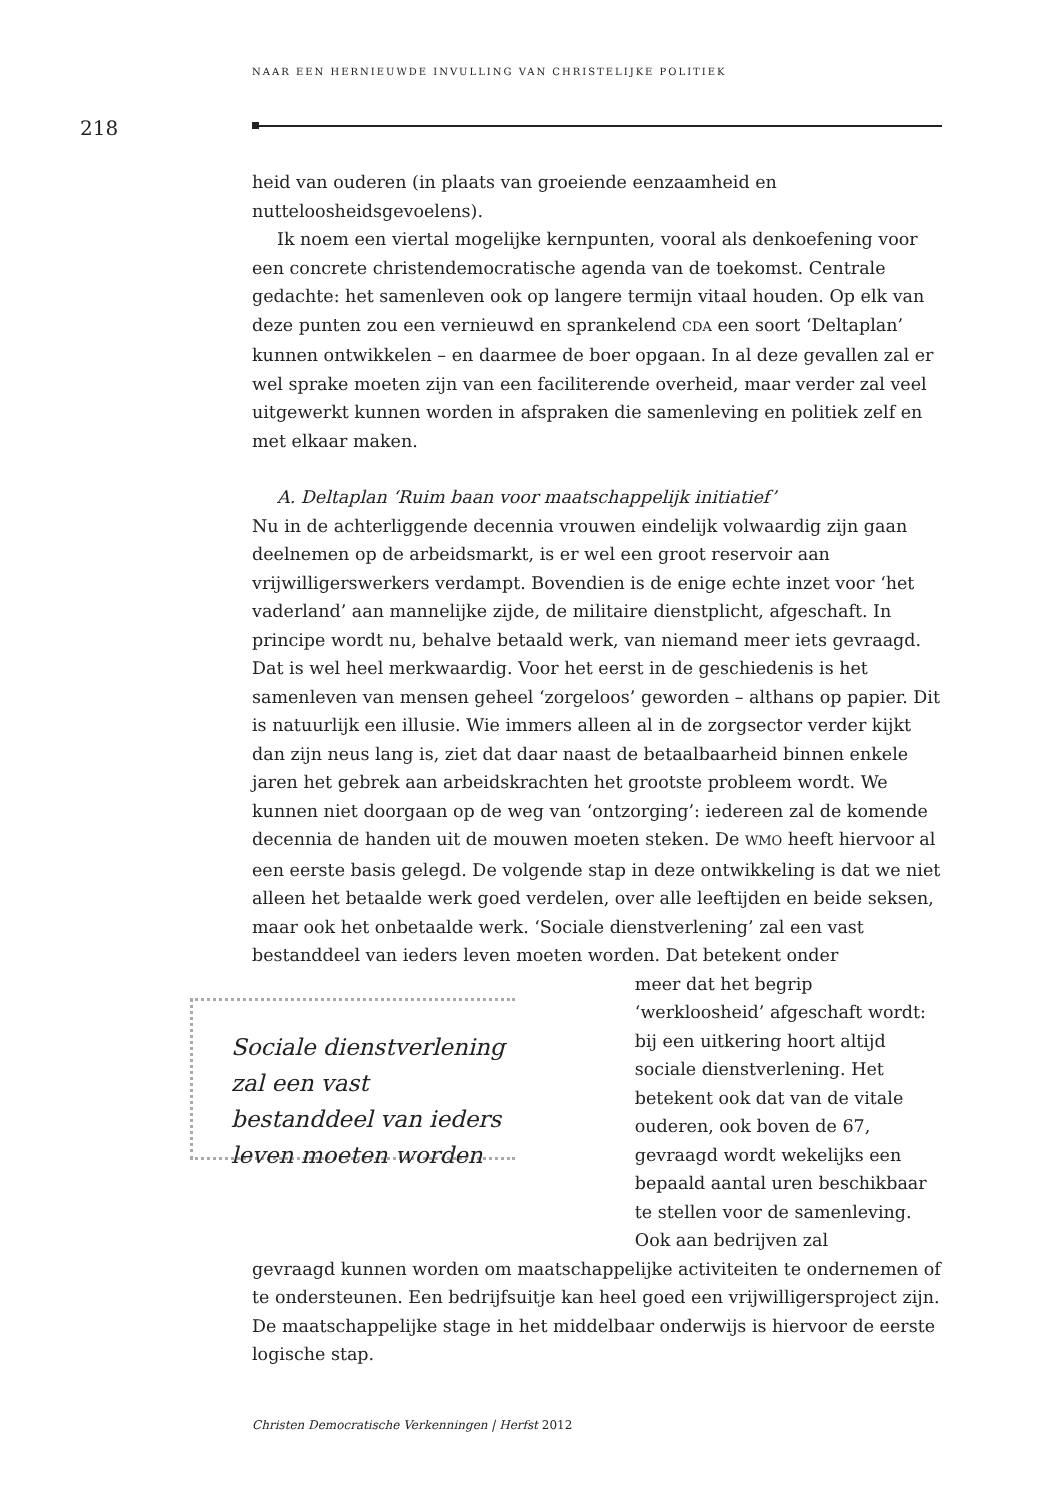NAAR EEN HERNIEUWDE INVULLING VAN CHRISTELIJKE POLITIEK
218
heid van ouderen (in plaats van groeiende eenzaamheid en nutteloosheidsgevoelens).
Ik noem een viertal mogelijke kernpunten, vooral als denkoefening voor een concrete christendemocratische agenda van de toekomst. Centrale gedachte: het samenleven ook op langere termijn vitaal houden. Op elk van deze punten zou een vernieuwd en sprankelend CDA een soort ‘Deltaplan’ kunnen ontwikkelen – en daarmee de boer opgaan. In al deze gevallen zal er wel sprake moeten zijn van een faciliterende overheid, maar verder zal veel uitgewerkt kunnen worden in afspraken die samenleving en politiek zelf en met elkaar maken.
A. Deltaplan ‘Ruim baan voor maatschappelijk initiatief’
Nu in de achterliggende decennia vrouwen eindelijk volwaardig zijn gaan deelnemen op de arbeidsmarkt, is er wel een groot reservoir aan vrijwilligerswerkers verdampt. Bovendien is de enige echte inzet voor ‘het vaderland’ aan mannelijke zijde, de militaire dienstplicht, afgeschaft. In principe wordt nu, behalve betaald werk, van niemand meer iets gevraagd. Dat is wel heel merkwaardig. Voor het eerst in de geschiedenis is het samenleven van mensen geheel ‘zorgeloos’ geworden – althans op papier. Dit is natuurlijk een illusie. Wie immers alleen al in de zorgsector verder kijkt dan zijn neus lang is, ziet dat daar naast de betaalbaarheid binnen enkele jaren het gebrek aan arbeidskrachten het grootste probleem wordt. We kunnen niet doorgaan op de weg van ‘ontzorging’: iedereen zal de komende decennia de handen uit de mouwen moeten steken. De WMO heeft hiervoor al een eerste basis gelegd. De volgende stap in deze ontwikkeling is dat we niet alleen het betaalde werk goed verdelen, over alle leeftijden en beide seksen, maar ook het onbetaalde werk. ‘Sociale dienstverlening’ zal een vast bestanddeel van ieders leven moeten worden. Dat betekent onder
Sociale dienstverlening zal een vast bestanddeel van ieders leven moeten worden
meer dat het begrip ‘werkloosheid’ afgeschaft wordt: bij een uitkering hoort altijd sociale dienstverlening. Het betekent ook dat van de vitale ouderen, ook boven de 67, gevraagd wordt wekelijks een bepaald aantal uren beschikbaar te stellen voor de samenleving. Ook aan bedrijven zal
gevraagd kunnen worden om maatschappelijke activiteiten te ondernemen of te ondersteunen. Een bedrijfsuitje kan heel goed een vrijwilligersproject zijn. De maatschappelijke stage in het middelbaar onderwijs is hiervoor de eerste logische stap.
Christen Democratische Verkenningen | Herfst 2012